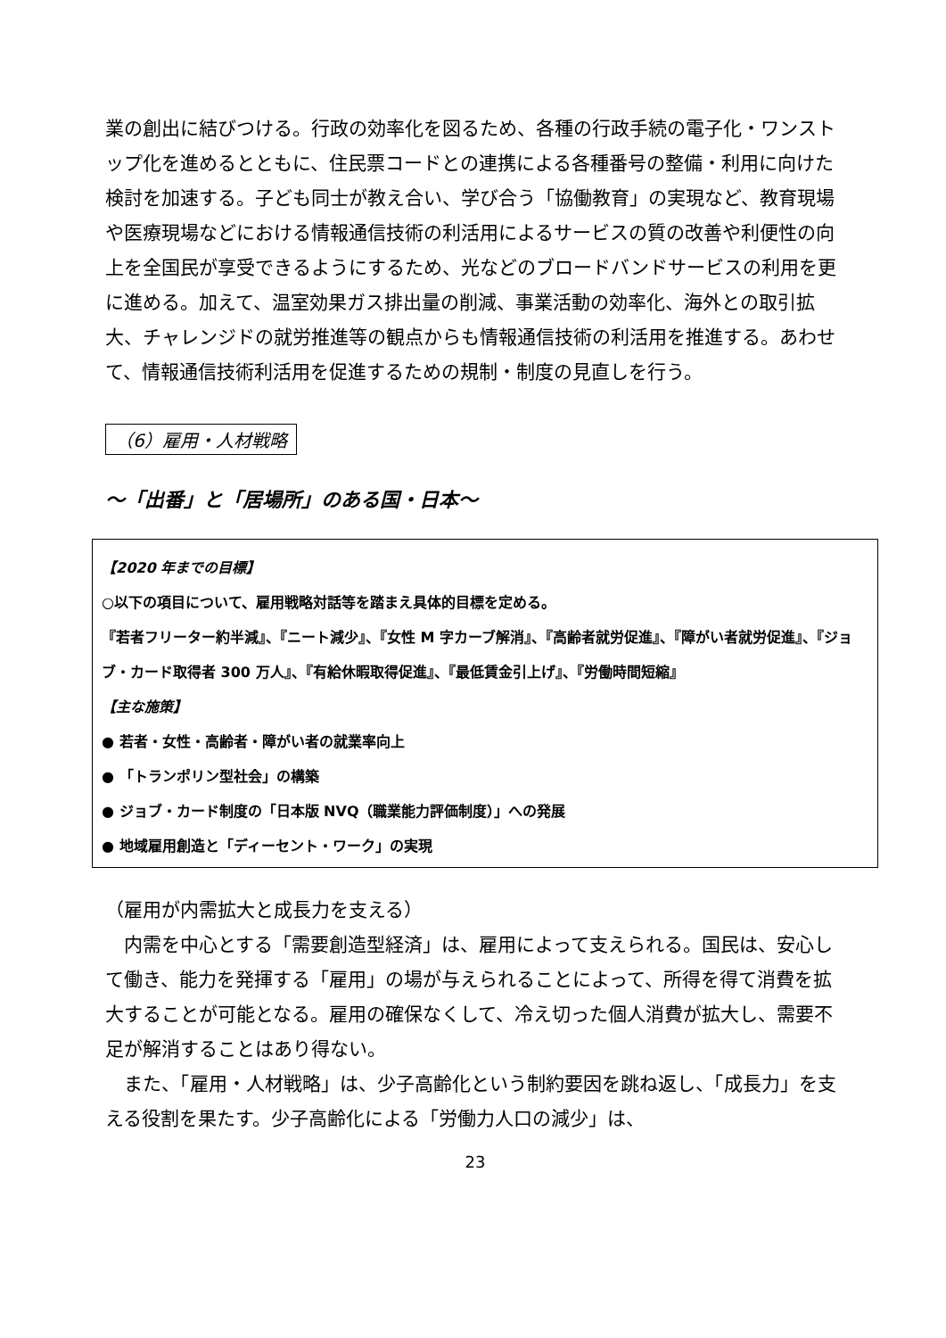業の創出に結びつける。行政の効率化を図るため、各種の行政手続の電子化・ワンストップ化を進めるとともに、住民票コードとの連携による各種番号の整備・利用に向けた検討を加速する。子ども同士が教え合い、学び合う「協働教育」の実現など、教育現場や医療現場などにおける情報通信技術の利活用によるサービスの質の改善や利便性の向上を全国民が享受できるようにするため、光などのブロードバンドサービスの利用を更に進める。加えて、温室効果ガス排出量の削減、事業活動の効率化、海外との取引拡大、チャレンジドの就労推進等の観点からも情報通信技術の利活用を推進する。あわせて、情報通信技術利活用を促進するための規制・制度の見直しを行う。
（6）雇用・人材戦略
～「出番」と「居場所」のある国・日本～
【2020 年までの目標】
○以下の項目について、雇用戦略対話等を踏まえ具体的目標を定める。
『若者フリーター約半減』、『ニート減少』、『女性 M 字カーブ解消』、『高齢者就労促進』、『障がい者就労促進』、『ジョブ・カード取得者 300 万人』、『有給休暇取得促進』、『最低賃金引上げ』、『労働時間短縮』
【主な施策】
● 若者・女性・高齢者・障がい者の就業率向上
● 「トランポリン型社会」の構築
● ジョブ・カード制度の「日本版 NVQ（職業能力評価制度）」への発展
● 地域雇用創造と「ディーセント・ワーク」の実現
（雇用が内需拡大と成長力を支える）
　内需を中心とする「需要創造型経済」は、雇用によって支えられる。国民は、安心して働き、能力を発揮する「雇用」の場が与えられることによって、所得を得て消費を拡大することが可能となる。雇用の確保なくして、冷え切った個人消費が拡大し、需要不足が解消することはあり得ない。
　また、「雇用・人材戦略」は、少子高齢化という制約要因を跳ね返し、「成長力」を支える役割を果たす。少子高齢化による「労働力人口の減少」は、
23